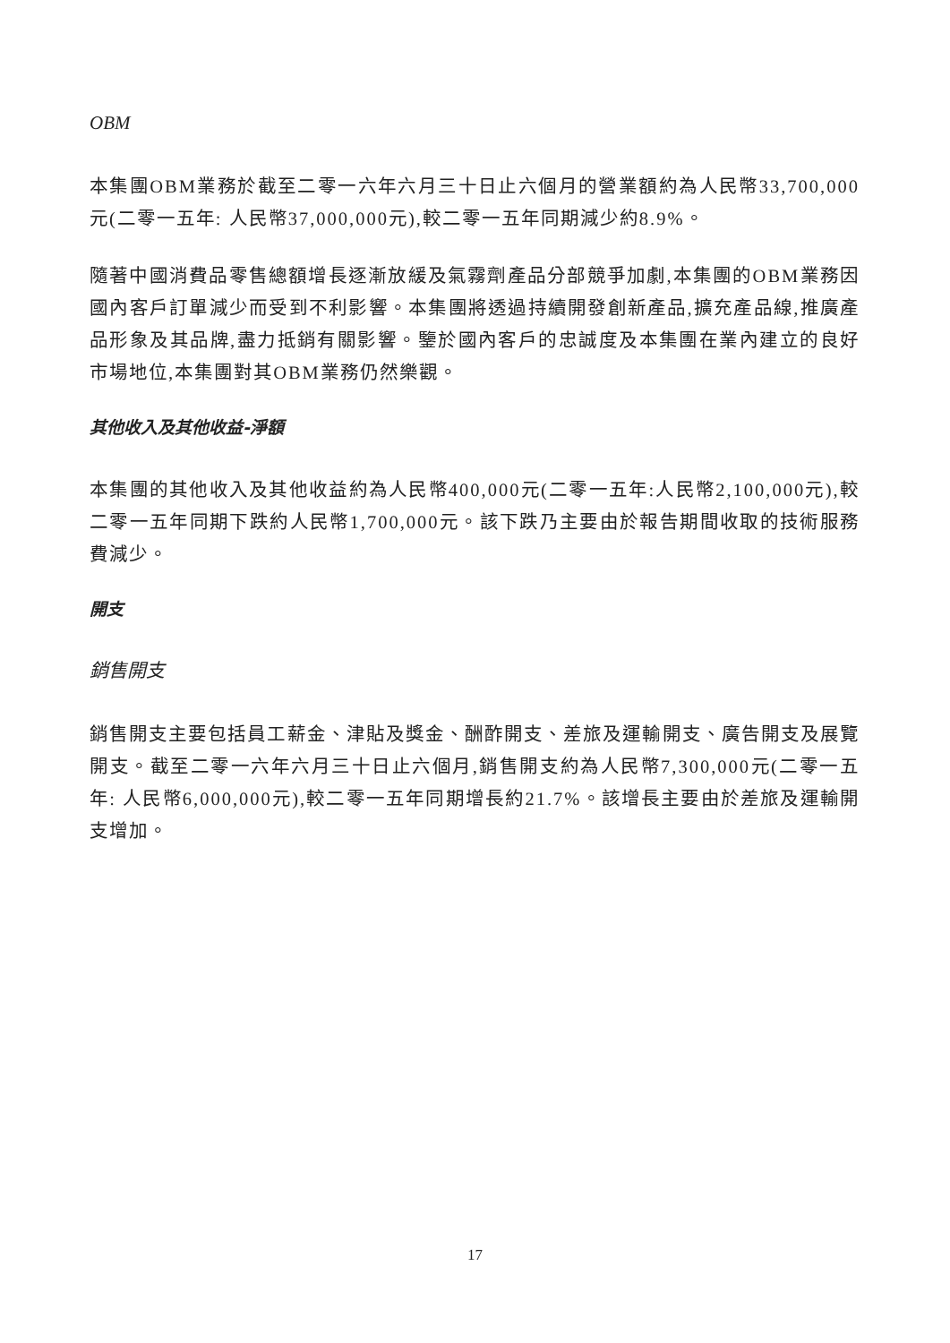OBM
本集團OBM業務於截至二零一六年六月三十日止六個月的營業額約為人民幣33,700,000元(二零一五年: 人民幣37,000,000元),較二零一五年同期減少約8.9%。
隨著中國消費品零售總額增長逐漸放緩及氣霧劑產品分部競爭加劇,本集團的OBM業務因國內客戶訂單減少而受到不利影響。本集團將透過持續開發創新產品,擴充產品線,推廣產品形象及其品牌,盡力抵銷有關影響。鑒於國內客戶的忠誠度及本集團在業內建立的良好市場地位,本集團對其OBM業務仍然樂觀。
其他收入及其他收益-淨額
本集團的其他收入及其他收益約為人民幣400,000元(二零一五年:人民幣2,100,000元),較二零一五年同期下跌約人民幣1,700,000元。該下跌乃主要由於報告期間收取的技術服務費減少。
開支
銷售開支
銷售開支主要包括員工薪金、津貼及獎金、酬酢開支、差旅及運輸開支、廣告開支及展覽開支。截至二零一六年六月三十日止六個月,銷售開支約為人民幣7,300,000元(二零一五年: 人民幣6,000,000元),較二零一五年同期增長約21.7%。該增長主要由於差旅及運輸開支增加。
17